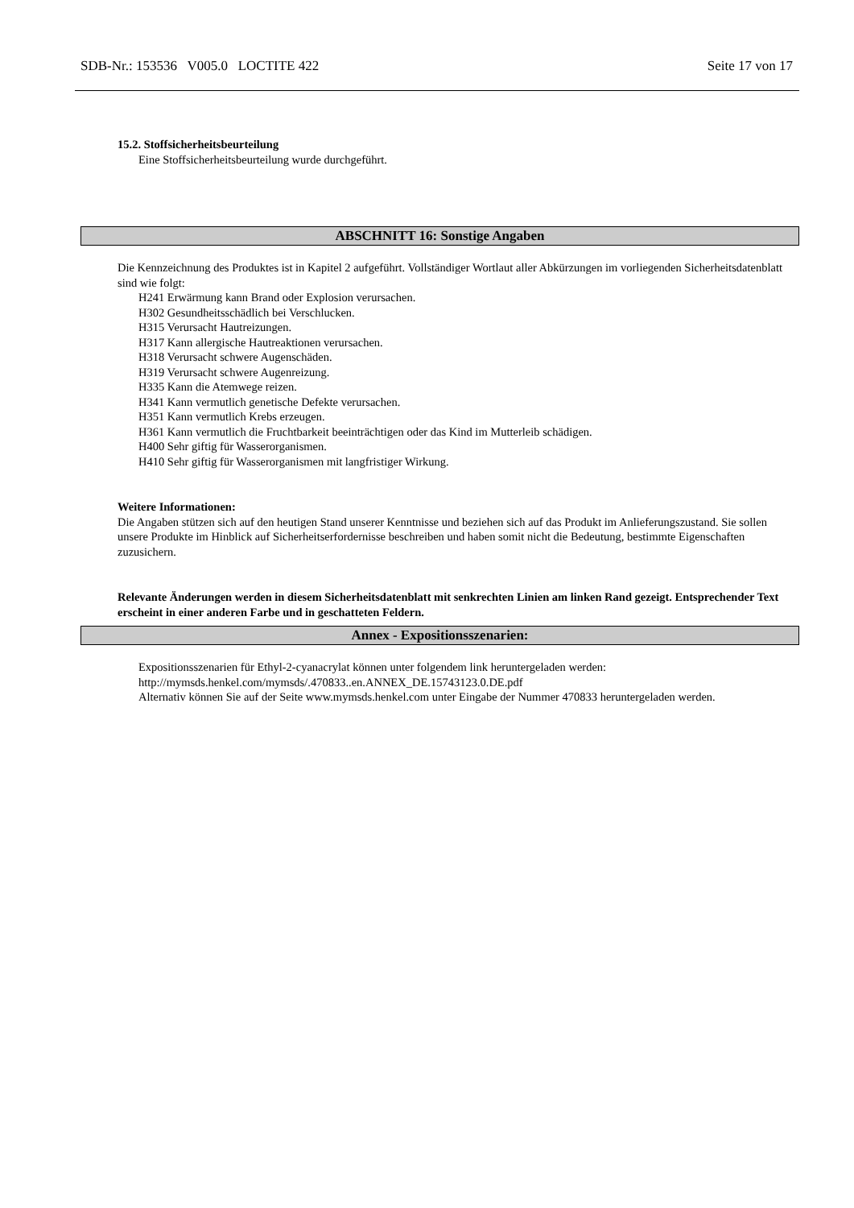SDB-Nr.: 153536 V005.0 LOCTITE 422 Seite 17 von 17
15.2. Stoffsicherheitsbeurteilung
Eine Stoffsicherheitsbeurteilung wurde durchgeführt.
ABSCHNITT 16: Sonstige Angaben
Die Kennzeichnung des Produktes ist in Kapitel 2 aufgeführt. Vollständiger Wortlaut aller Abkürzungen im vorliegenden Sicherheitsdatenblatt sind wie folgt:
H241 Erwärmung kann Brand oder Explosion verursachen.
H302 Gesundheitsschädlich bei Verschlucken.
H315 Verursacht Hautreizungen.
H317 Kann allergische Hautreaktionen verursachen.
H318 Verursacht schwere Augenschäden.
H319 Verursacht schwere Augenreizung.
H335 Kann die Atemwege reizen.
H341 Kann vermutlich genetische Defekte verursachen.
H351 Kann vermutlich Krebs erzeugen.
H361 Kann vermutlich die Fruchtbarkeit beeinträchtigen oder das Kind im Mutterleib schädigen.
H400 Sehr giftig für Wasserorganismen.
H410 Sehr giftig für Wasserorganismen mit langfristiger Wirkung.
Weitere Informationen:
Die Angaben stützen sich auf den heutigen Stand unserer Kenntnisse und beziehen sich auf das Produkt im Anlieferungszustand. Sie sollen unsere Produkte im Hinblick auf Sicherheitserfordernisse beschreiben und haben somit nicht die Bedeutung, bestimmte Eigenschaften zuzusichern.
Relevante Änderungen werden in diesem Sicherheitsdatenblatt mit senkrechten Linien am linken Rand gezeigt. Entsprechender Text erscheint in einer anderen Farbe und in geschatteten Feldern.
Annex - Expositionsszenarien:
Expositionsszenarien für Ethyl-2-cyanacrylat können unter folgendem link heruntergeladen werden:
http://mymsds.henkel.com/mymsds/.470833..en.ANNEX_DE.15743123.0.DE.pdf
Alternativ können Sie auf der Seite www.mymsds.henkel.com unter Eingabe der Nummer 470833 heruntergeladen werden.